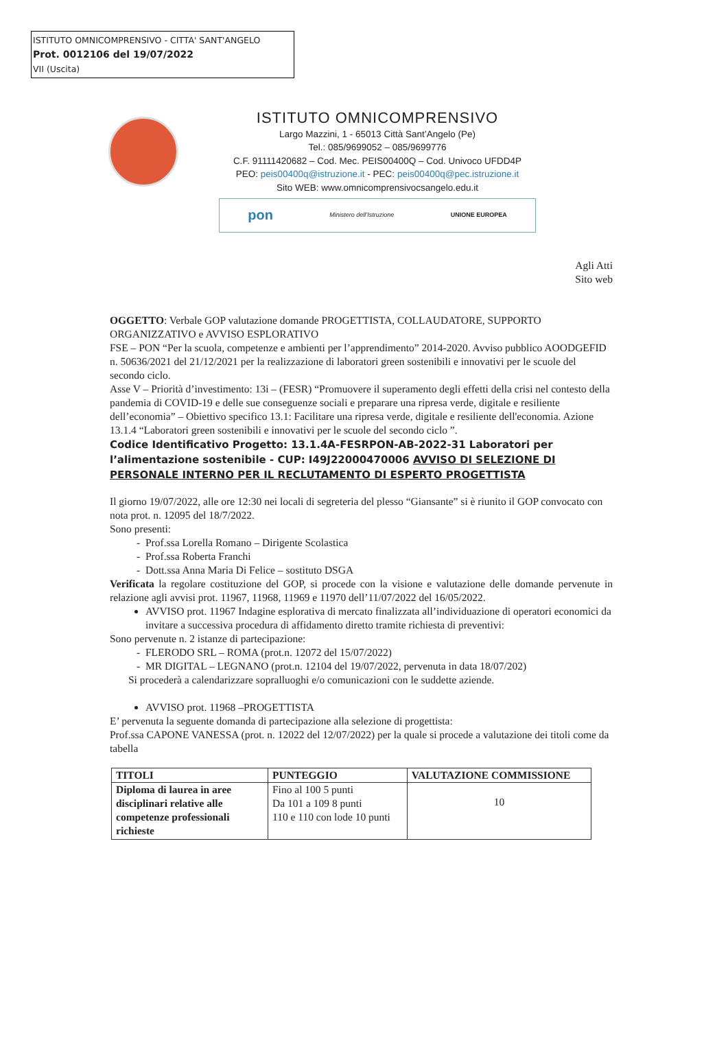ISTITUTO OMNICOMPRENSIVO - CITTA' SANT'ANGELO
Prot. 0012106 del 19/07/2022
VII (Uscita)
ISTITUTO OMNICOMPRENSIVO
Largo Mazzini, 1 - 65013 Città Sant’Angelo (Pe)
Tel.: 085/9699052 – 085/9699776
C.F. 91111420682 – Cod. Mec. PEIS00400Q – Cod. Univoco UFDD4P
PEO: peis00400q@istruzione.it - PEC: peis00400q@pec.istruzione.it
Sito WEB: www.omnicomprensivocsangelo.edu.it
pon Ministero dell’Istruzione UNIONE EUROPEA
Agli Atti
Sito web
OGGETTO: Verbale GOP valutazione domande PROGETTISTA, COLLAUDATORE, SUPPORTO ORGANIZZATIVO e AVVISO ESPLORATIVO
FSE – PON “Per la scuola, competenze e ambienti per l’apprendimento” 2014-2020. Avviso pubblico AOODGEFID n. 50636/2021 del 21/12/2021 per la realizzazione di laboratori green sostenibili e innovativi per le scuole del secondo ciclo.
Asse V – Priorità d’investimento: 13i – (FESR) “Promuovere il superamento degli effetti della crisi nel contesto della pandemia di COVID-19 e delle sue conseguenze sociali e preparare una ripresa verde, digitale e resiliente dell’economia” – Obiettivo specifico 13.1: Facilitare una ripresa verde, digitale e resiliente dell'economia. Azione 13.1.4 “Laboratori green sostenibili e innovativi per le scuole del secondo ciclo ”.
Codice Identificativo Progetto: 13.1.4A-FESRPON-AB-2022-31 Laboratori per l’alimentazione sostenibile - CUP: I49J22000470006 AVVISO DI SELEZIONE DI PERSONALE INTERNO PER IL RECLUTAMENTO DI ESPERTO PROGETTISTA
Il giorno 19/07/2022, alle ore 12:30 nei locali di segreteria del plesso “Giansante” si è riunito il GOP convocato con nota prot. n. 12095 del 18/7/2022.
Sono presenti:
Prof.ssa Lorella Romano – Dirigente Scolastica
Prof.ssa Roberta Franchi
Dott.ssa Anna Maria Di Felice – sostituto DSGA
Verificata la regolare costituzione del GOP, si procede con la visione e valutazione delle domande pervenute in relazione agli avvisi prot. 11967, 11968, 11969 e 11970 dell’11/07/2022 del 16/05/2022.
AVVISO prot. 11967 Indagine esplorativa di mercato finalizzata all’individuazione di operatori economici da invitare a successiva procedura di affidamento diretto tramite richiesta di preventivi:
Sono pervenute n. 2 istanze di partecipazione:
FLERODO SRL – ROMA (prot.n. 12072 del 15/07/2022)
MR DIGITAL – LEGNANO (prot.n. 12104 del 19/07/2022, pervenuta in data 18/07/202)
Si procederà a calendarizzare sopralluoghi e/o comunicazioni con le suddette aziende.
AVVISO prot. 11968 –PROGETTISTA
E’ pervenuta la seguente domanda di partecipazione alla selezione di progettista:
Prof.ssa CAPONE VANESSA (prot. n. 12022 del 12/07/2022) per la quale si procede a valutazione dei titoli come da tabella
| TITOLI | PUNTEGGIO | VALUTAZIONE COMMISSIONE |
| --- | --- | --- |
| Diploma di laurea in aree disciplinari relative alle competenze professionali richieste | Fino al 100 5 punti Da 101 a 109 8 punti 110 e 110 con lode 10 punti | 10 |